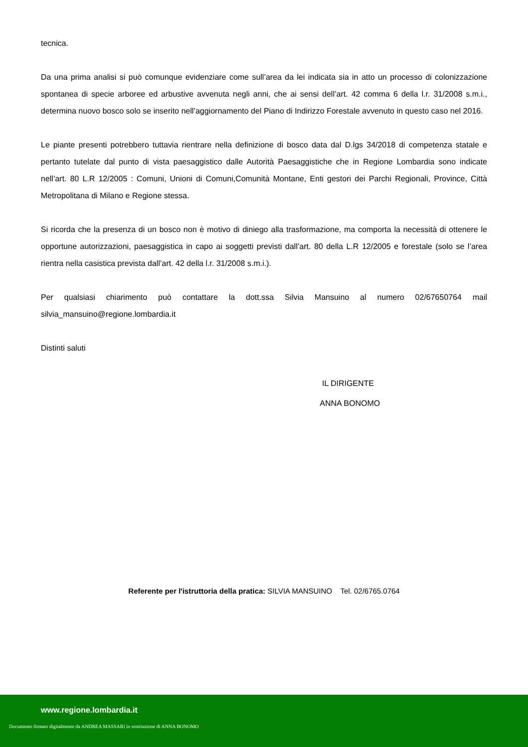tecnica.
Da una prima analisi si può comunque evidenziare come sull’area da lei indicata sia in atto un processo di colonizzazione spontanea di specie arboree ed arbustive avvenuta negli anni, che ai sensi dell’art. 42 comma 6 della l.r. 31/2008 s.m.i., determina nuovo bosco solo se inserito nell’aggiornamento del Piano di Indirizzo Forestale avvenuto in questo caso nel 2016.
Le piante presenti potrebbero tuttavia rientrare nella definizione di bosco data dal D.lgs 34/2018 di competenza statale e pertanto tutelate dal punto di vista paesaggistico dalle Autorità Paesaggistiche che in Regione Lombardia sono indicate nell’art. 80 L.R 12/2005 : Comuni, Unioni di Comuni,Comunità Montane, Enti gestori dei Parchi Regionali, Province, Città Metropolitana di Milano e Regione stessa.
Si ricorda che la presenza di un bosco non è motivo di diniego alla trasformazione, ma comporta la necessità di ottenere le opportune autorizzazioni, paesaggistica in capo ai soggetti previsti dall’art. 80 della L.R 12/2005 e forestale (solo se l’area rientra nella casistica prevista dall’art. 42 della l.r. 31/2008 s.m.i.).
Per qualsiasi chiarimento può contattare la dott.ssa Silvia Mansuino al numero 02/67650764 mail silvia_mansuino@regione.lombardia.it
Distinti saluti
IL DIRIGENTE
ANNA BONOMO
Referente per l'istruttoria della pratica: SILVIA MANSUINO Tel. 02/6765.0764
www.regione.lombardia.it
Documento firmato digitalmente da ANDREA MASSARI in sostituzione di ANNA BONOMO